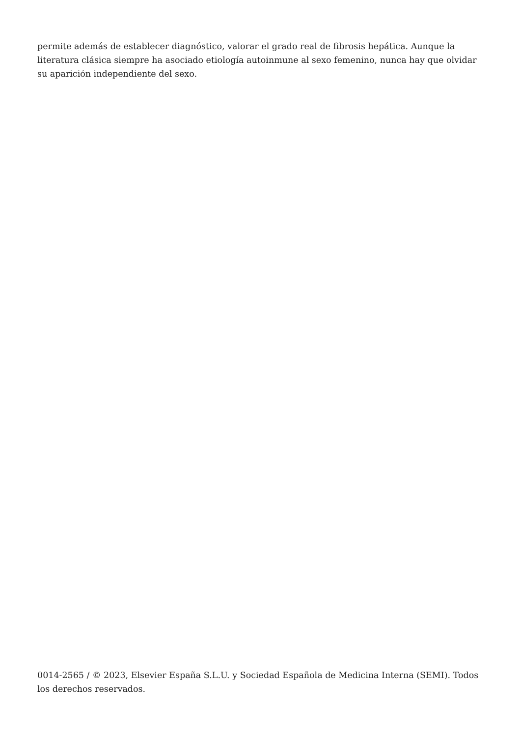permite además de establecer diagnóstico, valorar el grado real de fibrosis hepática. Aunque la literatura clásica siempre ha asociado etiología autoinmune al sexo femenino, nunca hay que olvidar su aparición independiente del sexo.
0014-2565 / © 2023, Elsevier España S.L.U. y Sociedad Española de Medicina Interna (SEMI). Todos los derechos reservados.